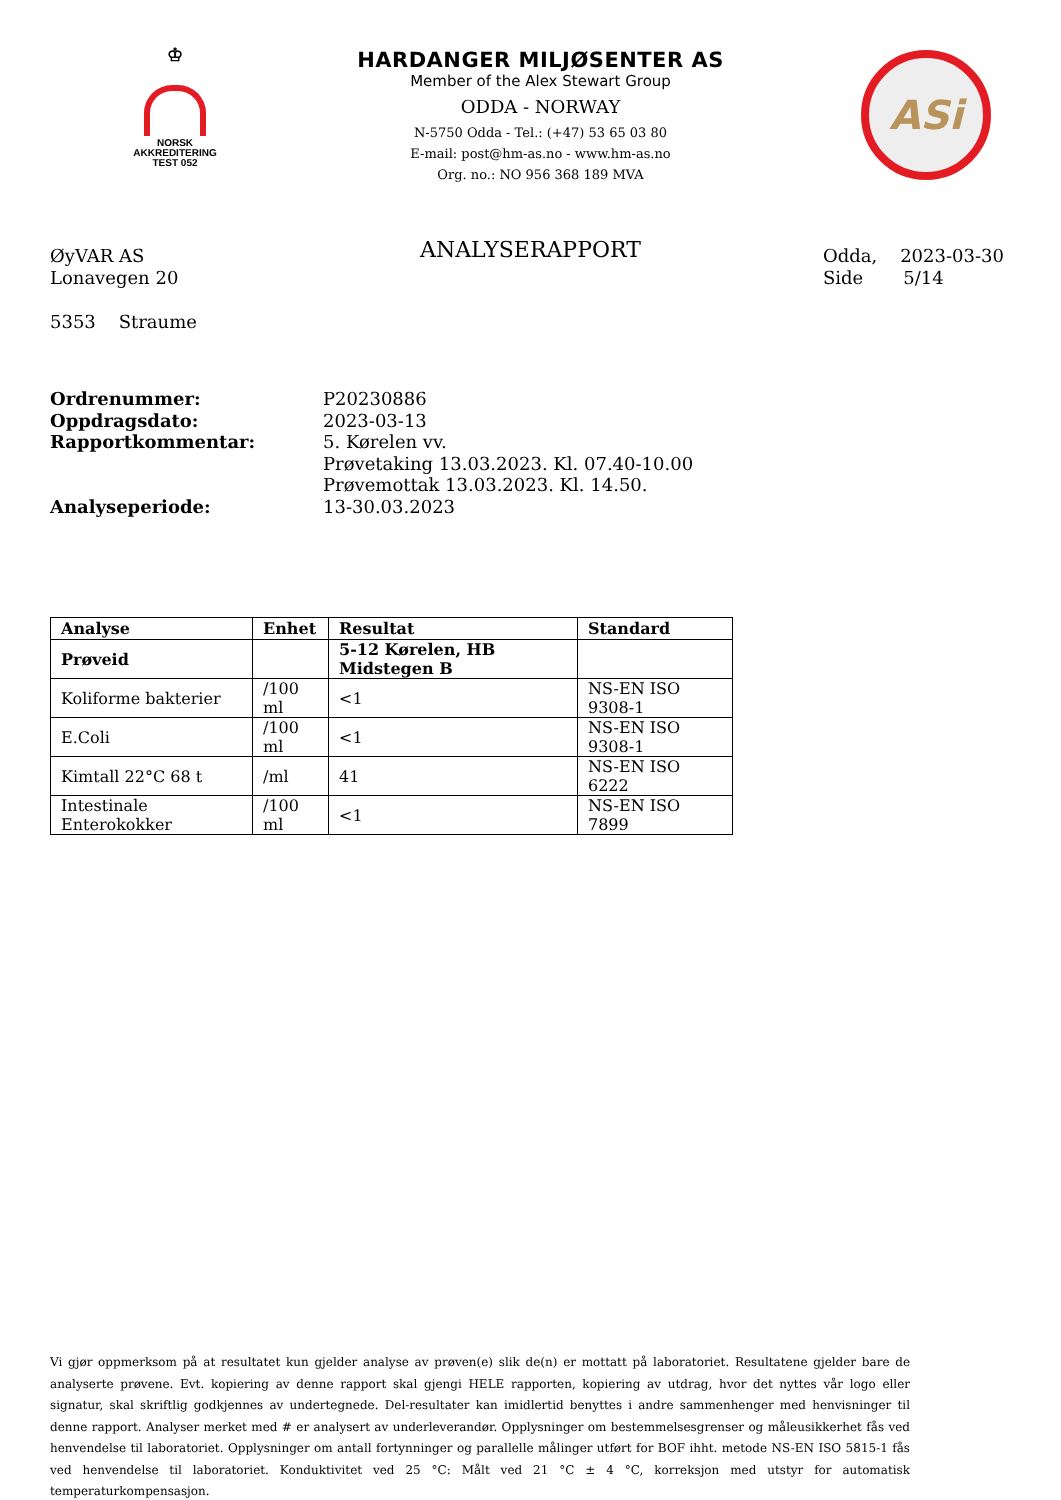♔
NORSK
AKKREDITERING
TEST 052
HARDANGER MILJØSENTER AS
Member of the Alex Stewart Group
ODDA - NORWAY
N-5750 Odda - Tel.: (+47) 53 65 03 80
E-mail: post@hm-as.no - www.hm-as.no
Org. no.: NO 956 368 189 MVA
ASi
ØyVAR AS
Lonavegen 20
5353 Straume
ANALYSERAPPORT
Odda, 2023-03-30
Side 5/14
Ordrenummer: P20230886 Oppdragsdato: 2023-03-13 Rapportkommentar: 5. Kørelen vv.
Prøvetaking 13.03.2023. Kl. 07.40-10.00
Prøvemottak 13.03.2023. Kl. 14.50. Analyseperiode: 13-30.03.2023
| Analyse | Enhet | Resultat | Standard |
| --- | --- | --- | --- |
| Prøveid | | 5-12 Kørelen, HB Midstegen B | |
| Koliforme bakterier | /100 ml | <1 | NS-EN ISO 9308-1 |
| E.Coli | /100 ml | <1 | NS-EN ISO 9308-1 |
| Kimtall 22°C 68 t | /ml | 41 | NS-EN ISO 6222 |
| Intestinale Enterokokker | /100 ml | <1 | NS-EN ISO 7899 |
Vi gjør oppmerksom på at resultatet kun gjelder analyse av prøven(e) slik de(n) er mottatt på laboratoriet. Resultatene gjelder bare de analyserte prøvene. Evt. kopiering av denne rapport skal gjengi HELE rapporten, kopiering av utdrag, hvor det nyttes vår logo eller signatur, skal skriftlig godkjennes av undertegnede. Del-resultater kan imidlertid benyttes i andre sammenhenger med henvisninger til denne rapport. Analyser merket med # er analysert av underleverandør. Opplysninger om bestemmelsesgrenser og måleusikkerhet fås ved henvendelse til laboratoriet. Opplysninger om antall fortynninger og parallelle målinger utført for BOF ihht. metode NS-EN ISO 5815-1 fås ved henvendelse til laboratoriet. Konduktivitet ved 25 °C: Målt ved 21 °C ± 4 °C, korreksjon med utstyr for automatisk temperaturkompensasjon.